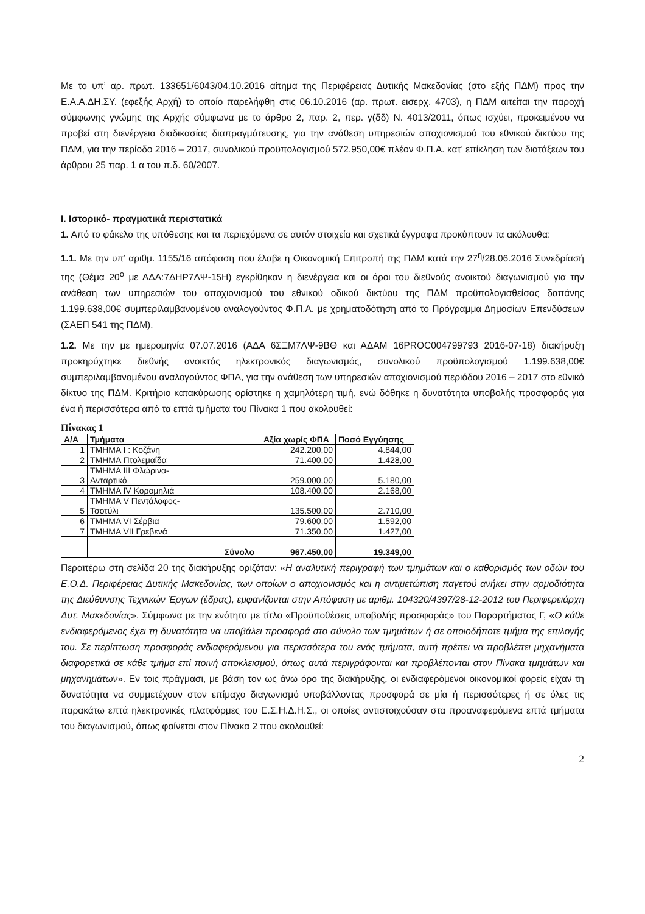Με το υπ’ αρ. πρωτ. 133651/6043/04.10.2016 αίτημα της Περιφέρειας Δυτικής Μακεδονίας (στο εξής ΠΔΜ) προς την Ε.Α.Α.ΔΗ.ΣΥ. (εφεξής Αρχή) το οποίο παρελήφθη στις 06.10.2016 (αρ. πρωτ. εισερχ. 4703), η ΠΔΜ αιτείται την παροχή σύμφωνης γνώμης της Αρχής σύμφωνα με το άρθρο 2, παρ. 2, περ. γ(δδ) Ν. 4013/2011, όπως ισχύει, προκειμένου να προβεί στη διενέργεια διαδικασίας διαπραγμάτευσης, για την ανάθεση υπηρεσιών αποχιονισμού του εθνικού δικτύου της ΠΔΜ, για την περίοδο 2016 – 2017, συνολικού προϋπολογισμού 572.950,00€ πλέον Φ.Π.Α. κατ' επίκληση των διατάξεων του άρθρου 25 παρ. 1 α του π.δ. 60/2007.
Ι. Ιστορικό- πραγματικά περιστατικά
1. Από το φάκελο της υπόθεσης και τα περιεχόμενα σε αυτόν στοιχεία και σχετικά έγγραφα προκύπτουν τα ακόλουθα:
1.1. Με την υπ’ αριθμ. 1155/16 απόφαση που έλαβε η Οικονομική Επιτροπή της ΠΔΜ κατά την 27<sup>η</sup>/28.06.2016 Συνεδρίασή της (Θέμα 20<sup>ο</sup> με ΑΔΑ:7ΔΗΡ7ΛΨ-15Η) εγκρίθηκαν η διενέργεια και οι όροι του διεθνούς ανοικτού διαγωνισμού για την ανάθεση των υπηρεσιών του αποχιονισμού του εθνικού οδικού δικτύου της ΠΔΜ προϋπολογισθείσας δαπάνης 1.199.638,00€ συμπεριλαμβανομένου αναλογούντος Φ.Π.Α. με χρηματοδότηση από το Πρόγραμμα Δημοσίων Επενδύσεων (ΣΑΕΠ 541 της ΠΔΜ).
1.2. Με την με ημερομηνία 07.07.2016 (ΑΔΑ 6ΣΞΜ7ΛΨ-9ΒΘ και ΑΔΑΜ 16PROC004799793 2016-07-18) διακήρυξη προκηρύχτηκε διεθνής ανοικτός ηλεκτρονικός διαγωνισμός, συνολικού προϋπολογισμού 1.199.638,00€ συμπεριλαμβανομένου αναλογούντος ΦΠΑ, για την ανάθεση των υπηρεσιών αποχιονισμού περιόδου 2016 – 2017 στο εθνικό δίκτυο της ΠΔΜ. Κριτήριο κατακύρωσης ορίστηκε η χαμηλότερη τιμή, ενώ δόθηκε η δυνατότητα υποβολής προσφοράς για ένα ή περισσότερα από τα επτά τμήματα του Πίνακα 1 που ακολουθεί:
Πίνακας 1
| Α/Α | Τμήματα | Αξία χωρίς ΦΠΑ | Ποσό Εγγύησης |
| --- | --- | --- | --- |
| 1 | ΤΜΗΜΑ Ι : Κοζάνη | 242.200,00 | 4.844,00 |
| 2 | ΤΜΗΜΑ Πτολεμαΐδα | 71.400,00 | 1.428,00 |
| 3 | ΤΜΗΜΑ ΙΙΙ Φλώρινα- Ανταρτικό | 259.000,00 | 5.180,00 |
| 4 | ΤΜΗΜΑ ΙV Κορομηλιά | 108.400,00 | 2.168,00 |
| 5 | ΤΜΗΜΑ V Πεντάλοφος- Τσοτύλι | 135.500,00 | 2.710,00 |
| 6 | ΤΜΗΜΑ VΙ Σέρβια | 79.600,00 | 1.592,00 |
| 7 | ΤΜΗΜΑ VΙΙ Γρεβενά | 71.350,00 | 1.427,00 |
| | Σύνολο | 967.450,00 | 19.349,00 |
Περαιτέρω στη σελίδα 20 της διακήρυξης οριζόταν: «Η αναλυτική περιγραφή των τμημάτων και ο καθορισμός των οδών του Ε.Ο.Δ. Περιφέρειας Δυτικής Μακεδονίας, των οποίων ο αποχιονισμός και η αντιμετώπιση παγετού ανήκει στην αρμοδιότητα της Διεύθυνσης Τεχνικών Έργων (έδρας), εμφανίζονται στην Απόφαση με αριθμ. 104320/4397/28-12-2012 του Περιφερειάρχη Δυτ. Μακεδονίας». Σύμφωνα με την ενότητα με τίτλο «Προϋποθέσεις υποβολής προσφοράς» του Παραρτήματος Γ, «Ο κάθε ενδιαφερόμενος έχει τη δυνατότητα να υποβάλει προσφορά στο σύνολο των τμημάτων ή σε οποιοδήποτε τμήμα της επιλογής του. Σε περίπτωση προσφοράς ενδιαφερόμενου για περισσότερα του ενός τμήματα, αυτή πρέπει να προβλέπει μηχανήματα διαφορετικά σε κάθε τμήμα επί ποινή αποκλεισμού, όπως αυτά περιγράφονται και προβλέπονται στον Πίνακα τμημάτων και μηχανημάτων». Εν τοις πράγμασι, με βάση τον ως άνω όρο της διακήρυξης, οι ενδιαφερόμενοι οικονομικοί φορείς είχαν τη δυνατότητα να συμμετέχουν στον επίμαχο διαγωνισμό υποβάλλοντας προσφορά σε μία ή περισσότερες ή σε όλες τις παρακάτω επτά ηλεκτρονικές πλατφόρμες του Ε.Σ.Η.Δ.Η.Σ., οι οποίες αντιστοιχούσαν στα προαναφερόμενα επτά τμήματα του διαγωνισμού, όπως φαίνεται στον Πίνακα 2 που ακολουθεί:
2